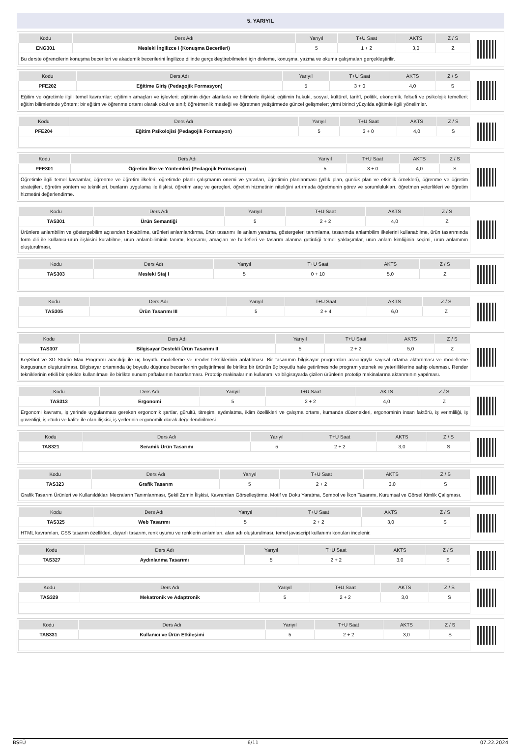5. YARIYIL
| Kodu | Ders Adı | Yarıyıl | T+U Saat | AKTS | Z / S |
| --- | --- | --- | --- | --- | --- |
| ENG301 | Mesleki İngilizce I (Konuşma Becerileri) | 5 | 1 + 2 | 3,0 | Z |
| Bu derste öğrencilerin konuşma becerileri ve akademik becerilerini İngilizce dilinde gerçekleştirebilmeleri için dinleme, konuşma, yazma ve okuma çalışmaları gerçekleştirilir. | | | | | |
| Kodu | Ders Adı | Yarıyıl | T+U Saat | AKTS | Z / S |
| --- | --- | --- | --- | --- | --- |
| PFE202 | Eğitime Giriş (Pedagojik Formasyon) | 5 | 3 + 0 | 4,0 | S |
| Eğitim ve öğretimle ilgili temel kavramlar; eğitimin amaçları ve işlevleri; eğitimin diğer alanlarla ve bilimlerle ilişkisi; eğitimin hukuki, sosyal, kültürel, tarihî, politik, ekonomik, felsefi ve psikolojik temelleri; eğitim bilimlerinde yöntem; bir eğitim ve öğrenme ortamı olarak okul ve sınıf; öğretmenlik mesleği ve öğretmen yetiştirmede güncel gelişmeler; yirmi birinci yüzyılda eğitimle ilgili yönelimler. | | | | | |
| Kodu | Ders Adı | Yarıyıl | T+U Saat | AKTS | Z / S |
| --- | --- | --- | --- | --- | --- |
| PFE204 | Eğitim Psikolojisi (Pedagojik Formasyon) | 5 | 3 + 0 | 4,0 | S |
| Kodu | Ders Adı | Yarıyıl | T+U Saat | AKTS | Z / S |
| --- | --- | --- | --- | --- | --- |
| PFE301 | Öğretim İlke ve Yöntemleri (Pedagojik Formasyon) | 5 | 3 + 0 | 4,0 | S |
| Öğretimle ilgili temel kavramlar, öğrenme ve öğretim ilkeleri, öğretimde planlı çalışmanın önemi ve yararları, öğretimin planlanması (yıllık plan, günlük plan ve etkinlik örnekleri), öğrenme ve öğretim stratejileri, öğretim yöntem ve teknikleri, bunların uygulama ile ilişkisi, öğretim araç ve gereçleri, öğretim hizmetinin niteliğini artırmada öğretmenin görev ve sorumlulukları, öğretmen yeterlikleri ve öğretim hizmetini değerlendirme. | | | | | |
| Kodu | Ders Adı | Yarıyıl | T+U Saat | AKTS | Z / S |
| --- | --- | --- | --- | --- | --- |
| TAS301 | Ürün Semantiği | 5 | 2 + 2 | 4,0 | Z |
| Ürünlere anlambilim ve göstergebilim açısından bakabilme, ürünleri anlamlandırma, ürün tasarımı ile anlam yaratma, göstergeleri tanımlama, tasarımda anlambilim ilkelerini kullanabilme, ürün tasarımında form dili ile kullanıcı-ürün ilişkisini kurabilme, ürün anlambiliminin tanımı, kapsamı, amaçları ve hedefleri ve tasarım alanına getirdiği temel yaklaşımlar, ürün anlam kimliğinin seçimi, ürün anlamının oluşturulması, | | | | | |
| Kodu | Ders Adı | Yarıyıl | T+U Saat | AKTS | Z / S |
| --- | --- | --- | --- | --- | --- |
| TAS303 | Mesleki Staj I | 5 | 0 + 10 | 5,0 | Z |
| Kodu | Ders Adı | Yarıyıl | T+U Saat | AKTS | Z / S |
| --- | --- | --- | --- | --- | --- |
| TAS305 | Ürün Tasarımı III | 5 | 2 + 4 | 6,0 | Z |
| Kodu | Ders Adı | Yarıyıl | T+U Saat | AKTS | Z / S |
| --- | --- | --- | --- | --- | --- |
| TAS307 | Bilgisayar Destekli Ürün Tasarımı II | 5 | 2 + 2 | 5,0 | Z |
| KeyShot ve 3D Studio Max Programı aracılığı ile üç boyutlu modelleme ve render tekniklerinin anlatılması. Bir tasarımın bilgisayar programları aracılığıyla sayısal ortama aktarılması ve modelleme kurgusunun oluşturulması. Bilgisayar ortamında üç boyutlu düşünce becerilerinin geliştirilmesi ile birlikte bir ürünün üç boyutlu hale getirilmesinde program yetenek ve yeterliliklerine sahip olunması. Render tekniklerinin etkili bir şekilde kullanılması ile birlikte sunum paftalarının hazırlanması. Prototip makinalarının kullanımı ve bilgisayarda çizilen ürünlerin prototip makinalarına aktarımının yapılması. | | | | | |
| Kodu | Ders Adı | Yarıyıl | T+U Saat | AKTS | Z / S |
| --- | --- | --- | --- | --- | --- |
| TAS313 | Ergonomi | 5 | 2 + 2 | 4,0 | Z |
| Ergonomi kavramı, iş yerinde uygulanması gereken ergonomik şartlar, gürültü, titreşim, aydınlatma, iklim özellikleri ve çalışma ortamı, kumanda düzenekleri, ergonominin insan faktörü, iş verimliliği, iş güvenliği, iş etüdü ve kalite ile olan ilişkisi, iş yerlerinin ergonomik olarak değerlendirilmesi | | | | | |
| Kodu | Ders Adı | Yarıyıl | T+U Saat | AKTS | Z / S |
| --- | --- | --- | --- | --- | --- |
| TAS321 | Seramik Ürün Tasarımı | 5 | 2 + 2 | 3,0 | S |
| Kodu | Ders Adı | Yarıyıl | T+U Saat | AKTS | Z / S |
| --- | --- | --- | --- | --- | --- |
| TAS323 | Grafik Tasarım | 5 | 2 + 2 | 3,0 | S |
| Grafik Tasarım Ürünleri ve Kullanıldıkları Mecraların Tanımlanması, Şekil Zemin İlişkisi, Kavramları Görselleştirme, Motif ve Doku Yaratma, Sembol ve İkon Tasarımı, Kurumsal ve Görsel Kimlik Çalışması. | | | | | |
| Kodu | Ders Adı | Yarıyıl | T+U Saat | AKTS | Z / S |
| --- | --- | --- | --- | --- | --- |
| TAS325 | Web Tasarımı | 5 | 2 + 2 | 3,0 | S |
| HTML kavramları, CSS tasarım özellikleri, duyarlı tasarım, renk uyumu ve renklerin anlamları, alan adı oluşturulması, temel javascript kullanımı konuları incelenir. | | | | | |
| Kodu | Ders Adı | Yarıyıl | T+U Saat | AKTS | Z / S |
| --- | --- | --- | --- | --- | --- |
| TAS327 | Aydınlanma Tasarımı | 5 | 2 + 2 | 3,0 | S |
| Kodu | Ders Adı | Yarıyıl | T+U Saat | AKTS | Z / S |
| --- | --- | --- | --- | --- | --- |
| TAS329 | Mekatronik ve Adaptronik | 5 | 2 + 2 | 3,0 | S |
| Kodu | Ders Adı | Yarıyıl | T+U Saat | AKTS | Z / S |
| --- | --- | --- | --- | --- | --- |
| TAS331 | Kullanıcı ve Ürün Etkileşimi | 5 | 2 + 2 | 3,0 | S |
BSEÜ 6/11 07.22.2024